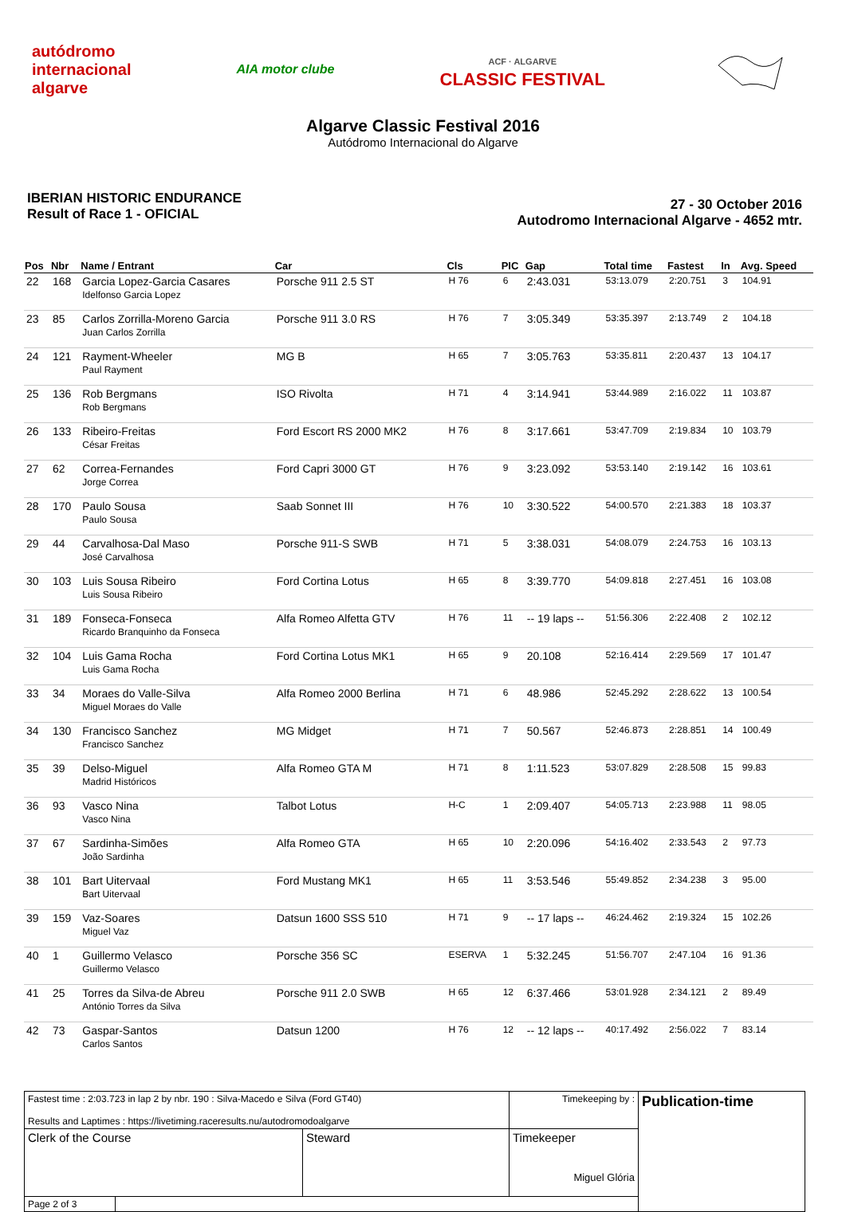autódromo
internacional
algarve
AIA motor clube
ACF · ALGARVE
CLASSIC FESTIVAL
Algarve Classic Festival 2016
Autódromo Internacional do Algarve
IBERIAN HISTORIC ENDURANCE
Result of Race 1 - OFICIAL
27 - 30 October 2016
Autodromo Internacional Algarve - 4652 mtr.
| Pos | Nbr | Name / Entrant | Car | Cls | PIC | Gap | Total time | Fastest | In | Avg. Speed |
| --- | --- | --- | --- | --- | --- | --- | --- | --- | --- | --- |
| 22 | 168 | Garcia Lopez-Garcia Casares Idelfonso Garcia Lopez | Porsche 911 2.5 ST | H 76 | 6 | 2:43.031 | 53:13.079 | 2:20.751 | 3 | 104.91 |
| 23 | 85 | Carlos Zorrilla-Moreno Garcia Juan Carlos Zorrilla | Porsche 911 3.0 RS | H 76 | 7 | 3:05.349 | 53:35.397 | 2:13.749 | 2 | 104.18 |
| 24 | 121 | Rayment-Wheeler Paul Rayment | MG B | H 65 | 7 | 3:05.763 | 53:35.811 | 2:20.437 | 13 | 104.17 |
| 25 | 136 | Rob Bergmans Rob Bergmans | ISO Rivolta | H 71 | 4 | 3:14.941 | 53:44.989 | 2:16.022 | 11 | 103.87 |
| 26 | 133 | Ribeiro-Freitas César Freitas | Ford Escort RS 2000 MK2 | H 76 | 8 | 3:17.661 | 53:47.709 | 2:19.834 | 10 | 103.79 |
| 27 | 62 | Correa-Fernandes Jorge Correa | Ford Capri 3000 GT | H 76 | 9 | 3:23.092 | 53:53.140 | 2:19.142 | 16 | 103.61 |
| 28 | 170 | Paulo Sousa Paulo Sousa | Saab Sonnet III | H 76 | 10 | 3:30.522 | 54:00.570 | 2:21.383 | 18 | 103.37 |
| 29 | 44 | Carvalhosa-Dal Maso José Carvalhosa | Porsche 911-S SWB | H 71 | 5 | 3:38.031 | 54:08.079 | 2:24.753 | 16 | 103.13 |
| 30 | 103 | Luis Sousa Ribeiro Luis Sousa Ribeiro | Ford Cortina Lotus | H 65 | 8 | 3:39.770 | 54:09.818 | 2:27.451 | 16 | 103.08 |
| 31 | 189 | Fonseca-Fonseca Ricardo Branquinho da Fonseca | Alfa Romeo Alfetta GTV | H 76 | 11 | -- 19 laps -- | 51:56.306 | 2:22.408 | 2 | 102.12 |
| 32 | 104 | Luis Gama Rocha Luis Gama Rocha | Ford Cortina Lotus MK1 | H 65 | 9 | 20.108 | 52:16.414 | 2:29.569 | 17 | 101.47 |
| 33 | 34 | Moraes do Valle-Silva Miguel Moraes do Valle | Alfa Romeo 2000 Berlina | H 71 | 6 | 48.986 | 52:45.292 | 2:28.622 | 13 | 100.54 |
| 34 | 130 | Francisco Sanchez Francisco Sanchez | MG Midget | H 71 | 7 | 50.567 | 52:46.873 | 2:28.851 | 14 | 100.49 |
| 35 | 39 | Delso-Miguel Madrid Históricos | Alfa Romeo GTA M | H 71 | 8 | 1:11.523 | 53:07.829 | 2:28.508 | 15 | 99.83 |
| 36 | 93 | Vasco Nina Vasco Nina | Talbot Lotus | H-C | 1 | 2:09.407 | 54:05.713 | 2:23.988 | 11 | 98.05 |
| 37 | 67 | Sardinha-Simões João Sardinha | Alfa Romeo GTA | H 65 | 10 | 2:20.096 | 54:16.402 | 2:33.543 | 2 | 97.73 |
| 38 | 101 | Bart Uitervaal Bart Uitervaal | Ford Mustang MK1 | H 65 | 11 | 3:53.546 | 55:49.852 | 2:34.238 | 3 | 95.00 |
| 39 | 159 | Vaz-Soares Miguel Vaz | Datsun 1600 SSS 510 | H 71 | 9 | -- 17 laps -- | 46:24.462 | 2:19.324 | 15 | 102.26 |
| 40 | 1 | Guillermo Velasco Guillermo Velasco | Porsche 356 SC | ESERVA | 1 | 5:32.245 | 51:56.707 | 2:47.104 | 16 | 91.36 |
| 41 | 25 | Torres da Silva-de Abreu António Torres da Silva | Porsche 911 2.0 SWB | H 65 | 12 | 6:37.466 | 53:01.928 | 2:34.121 | 2 | 89.49 |
| 42 | 73 | Gaspar-Santos Carlos Santos | Datsun 1200 | H 76 | 12 | -- 12 laps -- | 40:17.492 | 2:56.022 | 7 | 83.14 |
| Fastest time : 2:03.723 in lap 2 by nbr. 190 : Silva-Macedo e Silva (Ford GT40) Results and Laptimes : https://livetiming.raceresults.nu/autodromodoalgarve | | | Timekeeping by : | Publication-time |
| Clerk of the Course | | Steward | Timekeeper Miguel Glória | |
| Page 2 of 3 | | | | |